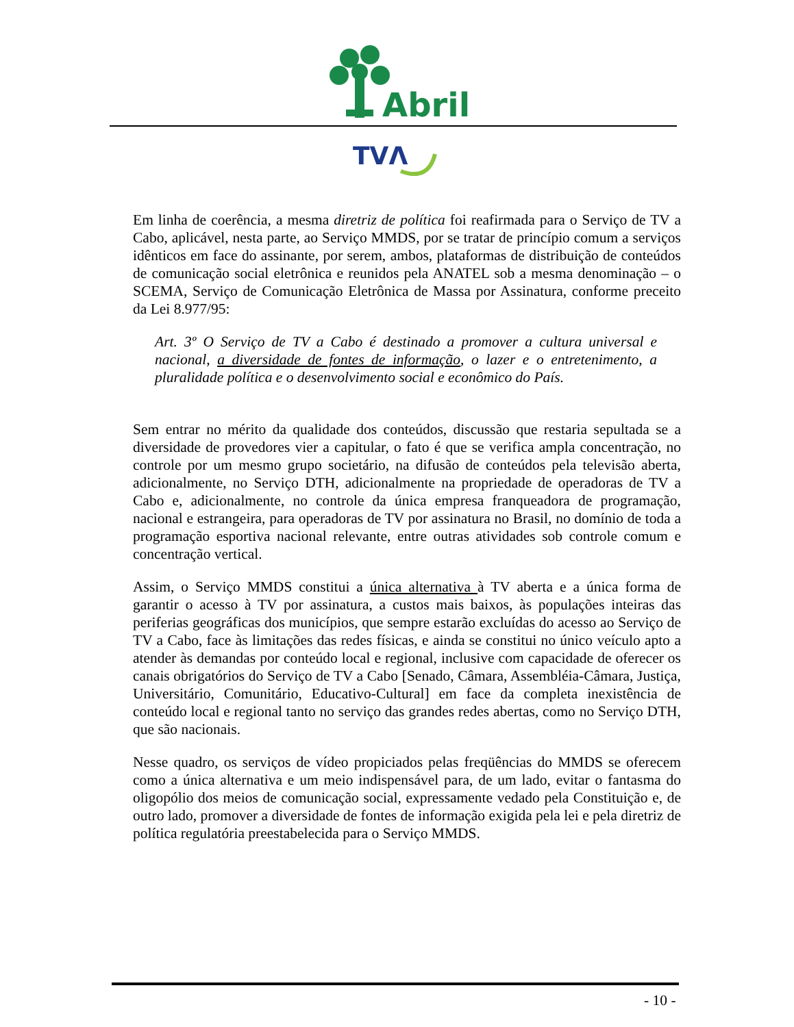Abril
TVΛ
Em linha de coerência, a mesma diretriz de política foi reafirmada para o Serviço de TV a Cabo, aplicável, nesta parte, ao Serviço MMDS, por se tratar de princípio comum a serviços idênticos em face do assinante, por serem, ambos, plataformas de distribuição de conteúdos de comunicação social eletrônica e reunidos pela ANATEL sob a mesma denominação – o SCEMA, Serviço de Comunicação Eletrônica de Massa por Assinatura, conforme preceito da Lei 8.977/95:
Art. 3º O Serviço de TV a Cabo é destinado a promover a cultura universal e nacional, a diversidade de fontes de informação, o lazer e o entretenimento, a pluralidade política e o desenvolvimento social e econômico do País.
Sem entrar no mérito da qualidade dos conteúdos, discussão que restaria sepultada se a diversidade de provedores vier a capitular, o fato é que se verifica ampla concentração, no controle por um mesmo grupo societário, na difusão de conteúdos pela televisão aberta, adicionalmente, no Serviço DTH, adicionalmente na propriedade de operadoras de TV a Cabo e, adicionalmente, no controle da única empresa franqueadora de programação, nacional e estrangeira, para operadoras de TV por assinatura no Brasil, no domínio de toda a programação esportiva nacional relevante, entre outras atividades sob controle comum e concentração vertical.
Assim, o Serviço MMDS constitui a única alternativa à TV aberta e a única forma de garantir o acesso à TV por assinatura, a custos mais baixos, às populações inteiras das periferias geográficas dos municípios, que sempre estarão excluídas do acesso ao Serviço de TV a Cabo, face às limitações das redes físicas, e ainda se constitui no único veículo apto a atender às demandas por conteúdo local e regional, inclusive com capacidade de oferecer os canais obrigatórios do Serviço de TV a Cabo [Senado, Câmara, Assembléia-Câmara, Justiça, Universitário, Comunitário, Educativo-Cultural] em face da completa inexistência de conteúdo local e regional tanto no serviço das grandes redes abertas, como no Serviço DTH, que são nacionais.
Nesse quadro, os serviços de vídeo propiciados pelas freqüências do MMDS se oferecem como a única alternativa e um meio indispensável para, de um lado, evitar o fantasma do oligopólio dos meios de comunicação social, expressamente vedado pela Constituição e, de outro lado, promover a diversidade de fontes de informação exigida pela lei e pela diretriz de política regulatória preestabelecida para o Serviço MMDS.
- 10 -